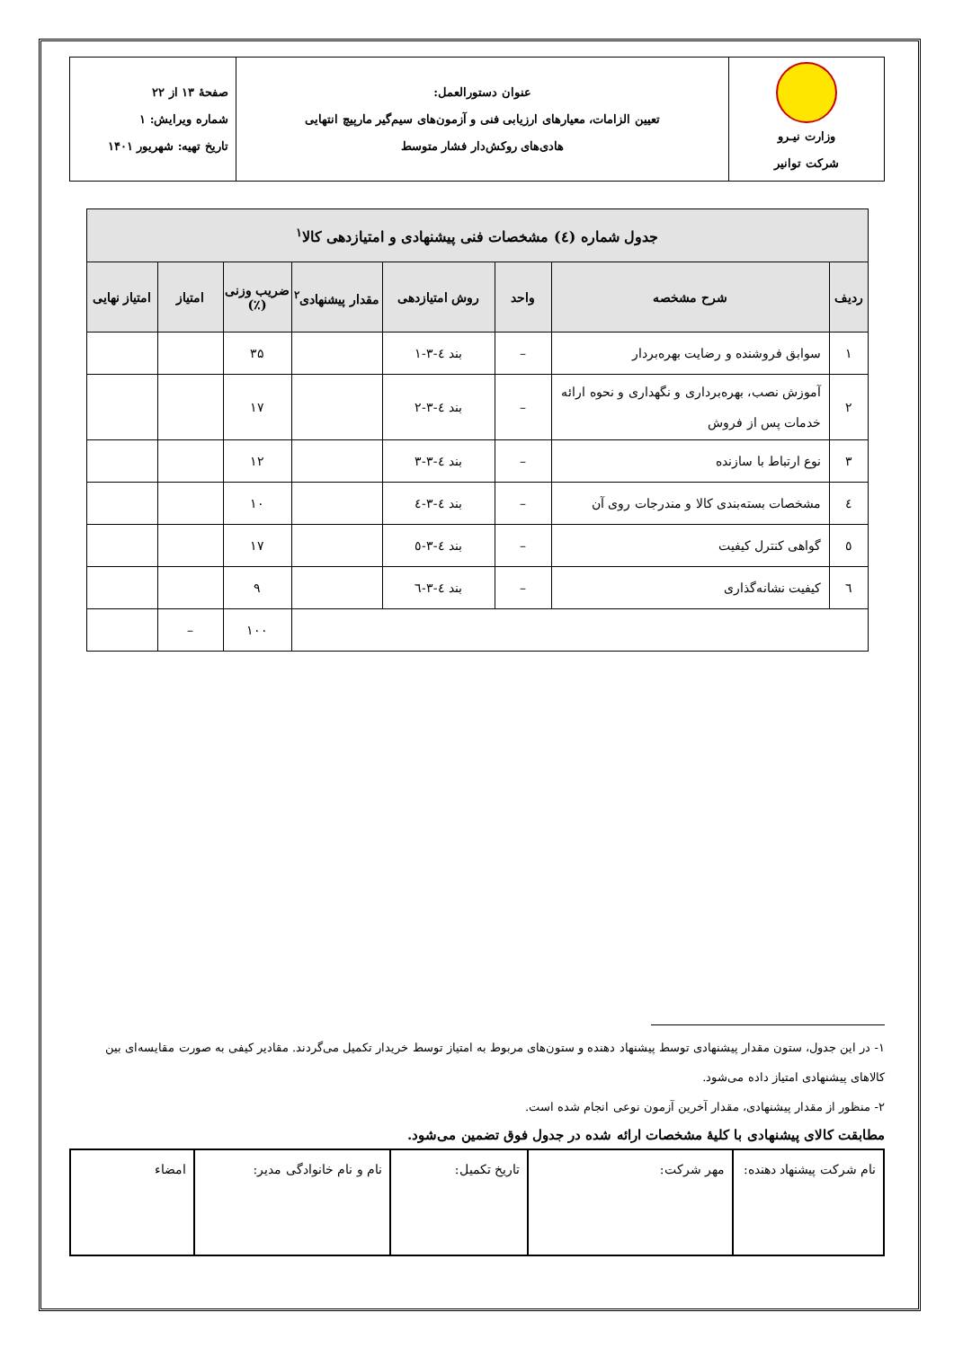| وزارت نیـرو شرکت توانیر | عنوان دستورالعمل: تعیین الزامات، معیارهای ارزیابی فنی و آزمون‌های سیم‌گیر مارپیچ انتهایی هادی‌های روکش‌دار فشار متوسط | صفحهٔ ۱۳ از ۲۲ شماره ویرایش: ۱ تاریخ تهیه: شهریور ۱۴۰۱ |
| جدول شماره (٤) مشخصات فنی پیشنهادی و امتیازدهی کالا<sup>۱</sup> | | | | | | | |
| --- | --- | --- | --- | --- | --- | --- | --- |
| ردیف | شرح مشخصه | واحد | روش امتیازدهی | مقدار پیشنهادی<sup>۲</sup> | ضریب وزنی (٪) | امتیاز | امتیاز نهایی |
| ۱ | سوابق فروشنده و رضایت بهره‌بردار | – | بند ٤-۳-۱ | | ۳۵ | | |
| ۲ | آموزش نصب، بهره‌برداری و نگهداری و نحوه ارائه خدمات پس از فروش | – | بند ٤-۳-۲ | | ۱۷ | | |
| ۳ | نوع ارتباط با سازنده | – | بند ٤-۳-۳ | | ۱۲ | | |
| ٤ | مشخصات بسته‌بندی کالا و مندرجات روی آن | – | بند ٤-۳-٤ | | ۱۰ | | |
| ٥ | گواهی کنترل کیفیت | – | بند ٤-۳-٥ | | ۱۷ | | |
| ٦ | کیفیت نشانه‌گذاری | – | بند ٤-۳-٦ | | ۹ | | |
| | | | | | ۱۰۰ | – | |
۱- در این جدول، ستون مقدار پیشنهادی توسط پیشنهاد دهنده و ستون‌های مربوط به امتیاز توسط خریدار تکمیل می‌گردند. مقادیر کیفی به صورت مقایسه‌ای بین کالاهای پیشنهادی امتیاز داده می‌شود.
۲- منظور از مقدار پیشنهادی، مقدار آخرین آزمون نوعی انجام شده است.
مطابقت کالای پیشنهادی با کلیهٔ مشخصات ارائه شده در جدول فوق تضمین می‌شود.
| نام شرکت پیشنهاد دهنده: | مهر شرکت: | تاریخ تکمیل: | نام و نام خانوادگی مدیر: | امضاء |